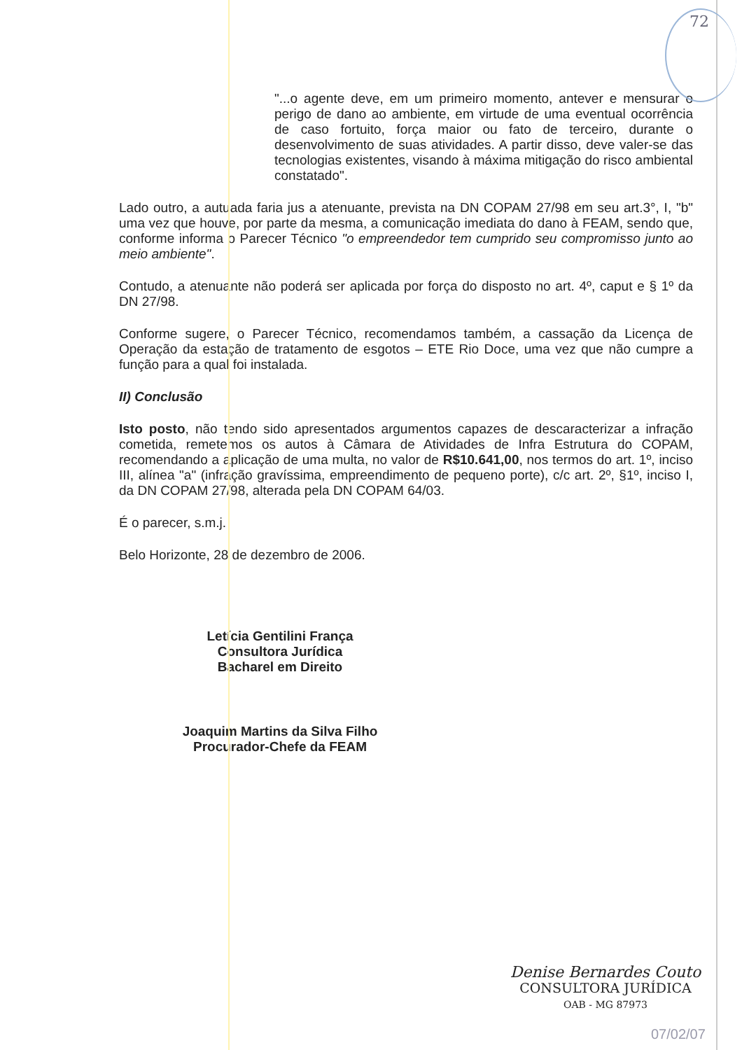72
"...o agente deve, em um primeiro momento, antever e mensurar o perigo de dano ao ambiente, em virtude de uma eventual ocorrência de caso fortuito, força maior ou fato de terceiro, durante o desenvolvimento de suas atividades. A partir disso, deve valer-se das tecnologias existentes, visando à máxima mitigação do risco ambiental constatado".
Lado outro, a autuada faria jus a atenuante, prevista na DN COPAM 27/98 em seu art.3°, I, "b" uma vez que houve, por parte da mesma, a comunicação imediata do dano à FEAM, sendo que, conforme informa o Parecer Técnico "o empreendedor tem cumprido seu compromisso junto ao meio ambiente".
Contudo, a atenuante não poderá ser aplicada por força do disposto no art. 4º, caput e § 1º da DN 27/98.
Conforme sugere, o Parecer Técnico, recomendamos também, a cassação da Licença de Operação da estação de tratamento de esgotos – ETE Rio Doce, uma vez que não cumpre a função para a qual foi instalada.
II) Conclusão
Isto posto, não tendo sido apresentados argumentos capazes de descaracterizar a infração cometida, remetemos os autos à Câmara de Atividades de Infra Estrutura do COPAM, recomendando a aplicação de uma multa, no valor de R$10.641,00, nos termos do art. 1º, inciso III, alínea "a" (infração gravíssima, empreendimento de pequeno porte), c/c art. 2º, §1º, inciso I, da DN COPAM 27/98, alterada pela DN COPAM 64/03.
É o parecer, s.m.j.
Belo Horizonte, 28 de dezembro de 2006.
Letícia Gentilini França
Consultora Jurídica
Bacharel em Direito
Joaquim Martins da Silva Filho
Procurador-Chefe da FEAM
Denise Bernardes Couto
CONSULTORA JURÍDICA
OAB - MG 87973
07/02/07